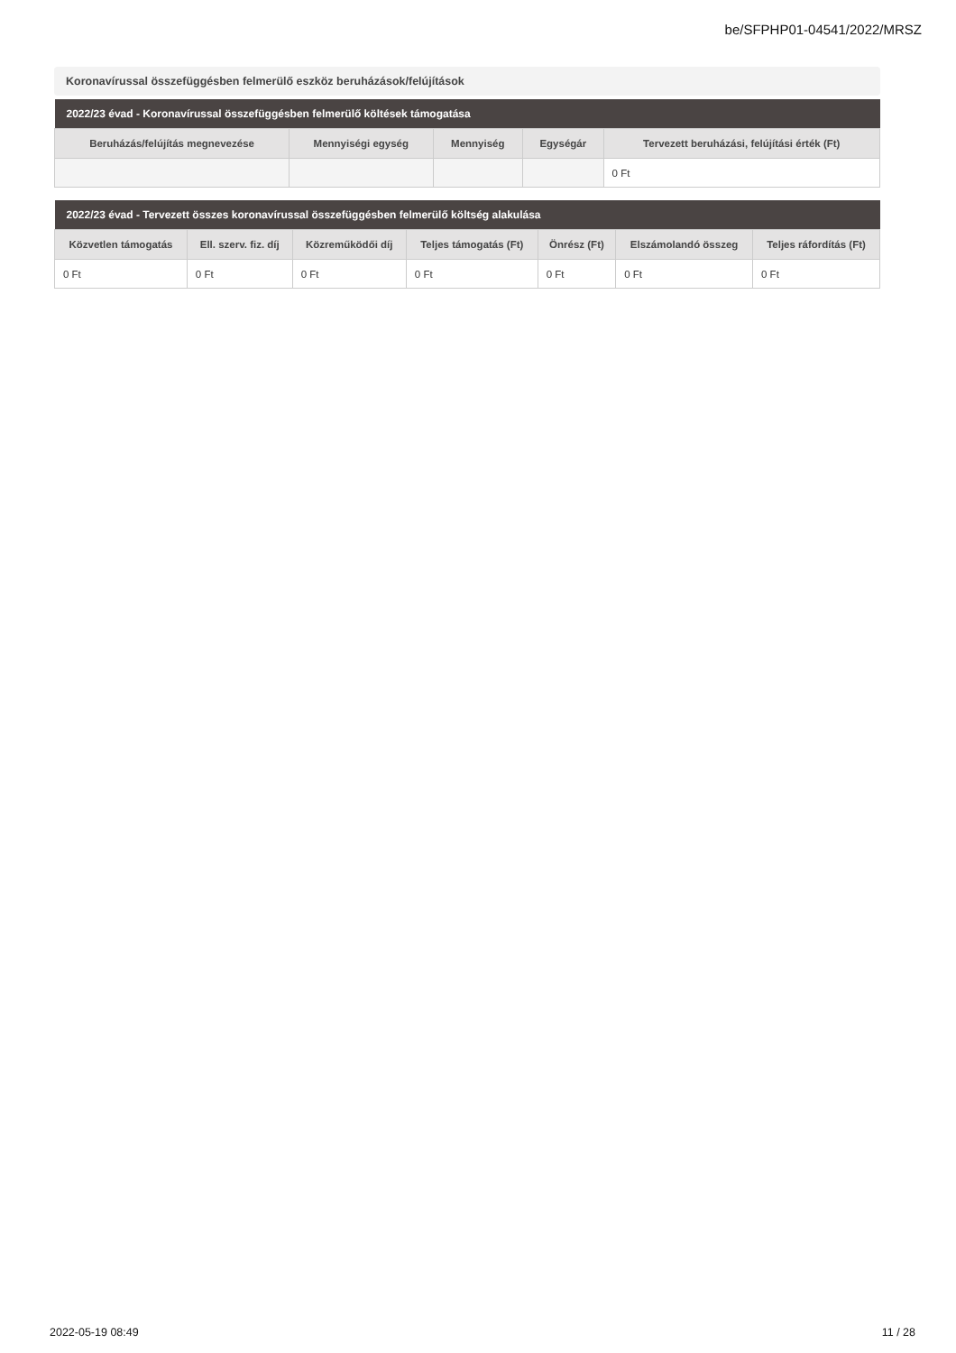be/SFPHP01-04541/2022/MRSZ
Koronavírussal összefüggésben felmerülő eszköz beruházások/felújítások
| 2022/23 évad - Koronavírussal összefüggésben felmerülő költések támogatása | | | | |
| --- | --- | --- | --- | --- |
| Beruházás/felújítás megnevezése | Mennyiségi egység | Mennyiség | Egységár | Tervezett beruházási, felújítási érték (Ft) |
| | | | | 0 Ft |
| 2022/23 évad - Tervezett összes koronavírussal összefüggésben felmerülő költség alakulása | | | | | | |
| --- | --- | --- | --- | --- | --- | --- |
| Közvetlen támogatás | Ell. szerv. fiz. díj | Közreműködői díj | Teljes támogatás (Ft) | Önrész (Ft) | Elszámolandó összeg | Teljes ráfordítás (Ft) |
| 0 Ft | 0 Ft | 0 Ft | 0 Ft | 0 Ft | 0 Ft | 0 Ft |
2022-05-19 08:49 11 / 28